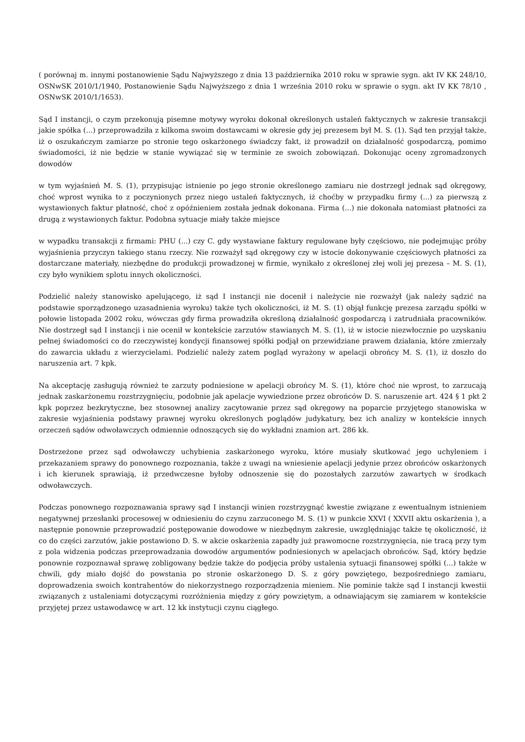( porównaj m. innymi postanowienie Sądu Najwyższego z dnia 13 października 2010 roku w sprawie sygn. akt IV KK 248/10, OSNwSK 2010/1/1940, Postanowienie Sądu Najwyższego z dnia 1 września 2010 roku w sprawie o sygn. akt IV KK 78/10 , OSNwSK 2010/1/1653).
Sąd I instancji, o czym przekonują pisemne motywy wyroku dokonał określonych ustaleń faktycznych w zakresie transakcji jakie spółka (...) przeprowadziła z kilkoma swoim dostawcami w okresie gdy jej prezesem był M. S. (1). Sąd ten przyjął także, iż o oszukańczym zamiarze po stronie tego oskarżonego świadczy fakt, iż prowadził on działalność gospodarczą, pomimo świadomości, iż nie będzie w stanie wywiązać się w terminie ze swoich zobowiązań. Dokonując oceny zgromadzonych dowodów
w tym wyjaśnień M. S. (1), przypisując istnienie po jego stronie określonego zamiaru nie dostrzegł jednak sąd okręgowy, choć wprost wynika to z poczynionych przez niego ustaleń faktycznych, iż choćby w przypadku firmy (...) za pierwszą z wystawionych faktur płatność, choć z opóźnieniem została jednak dokonana. Firma (...) nie dokonała natomiast płatności za drugą z wystawionych faktur. Podobna sytuacje miały także miejsce
w wypadku transakcji z firmami: PHU (...) czy C. gdy wystawiane faktury regulowane były częściowo, nie podejmując próby wyjaśnienia przyczyn takiego stanu rzeczy. Nie rozważył sąd okręgowy czy w istocie dokonywanie częściowych płatności za dostarczane materiały, niezbędne do produkcji prowadzonej w firmie, wynikało z określonej złej woli jej prezesa – M. S. (1), czy było wynikiem splotu innych okoliczności.
Podzielić należy stanowisko apelującego, iż sąd I instancji nie docenił i należycie nie rozważył (jak należy sądzić na podstawie sporządzonego uzasadnienia wyroku) także tych okoliczności, iż M. S. (1) objął funkcję prezesa zarządu spółki w połowie listopada 2002 roku, wówczas gdy firma prowadziła określoną działalność gospodarczą i zatrudniała pracowników. Nie dostrzegł sąd I instancji i nie ocenił w kontekście zarzutów stawianych M. S. (1), iż w istocie niezwłocznie po uzyskaniu pełnej świadomości co do rzeczywistej kondycji finansowej spółki podjął on przewidziane prawem działania, które zmierzały do zawarcia układu z wierzycielami. Podzielić należy zatem pogląd wyrażony w apelacji obrońcy M. S. (1), iż doszło do naruszenia art. 7 kpk.
Na akceptację zasługują również te zarzuty podniesione w apelacji obrońcy M. S. (1), które choć nie wprost, to zarzucają jednak zaskarżonemu rozstrzygnięciu, podobnie jak apelacje wywiedzione przez obrońców D. S. naruszenie art. 424 § 1 pkt 2 kpk poprzez bezkrytyczne, bez stosownej analizy zacytowanie przez sąd okręgowy na poparcie przyjętego stanowiska w zakresie wyjaśnienia podstawy prawnej wyroku określonych poglądów judykatury, bez ich analizy w kontekście innych orzeczeń sądów odwoławczych odmiennie odnoszących się do wykładni znamion art. 286 kk.
Dostrzeżone przez sąd odwoławczy uchybienia zaskarżonego wyroku, które musiały skutkować jego uchyleniem i przekazaniem sprawy do ponownego rozpoznania, także z uwagi na wniesienie apelacji jedynie przez obrońców oskarżonych i ich kierunek sprawiają, iż przedwczesne byłoby odnoszenie się do pozostałych zarzutów zawartych w środkach odwoławczych.
Podczas ponownego rozpoznawania sprawy sąd I instancji winien rozstrzygnąć kwestie związane z ewentualnym istnieniem negatywnej przesłanki procesowej w odniesieniu do czynu zarzuconego M. S. (1) w punkcie XXVI ( XXVII aktu oskarżenia ), a następnie ponownie przeprowadzić postępowanie dowodowe w niezbędnym zakresie, uwzględniając także tę okoliczność, iż co do części zarzutów, jakie postawiono D. S. w akcie oskarżenia zapadły już prawomocne rozstrzygnięcia, nie tracą przy tym z pola widzenia podczas przeprowadzania dowodów argumentów podniesionych w apelacjach obrońców. Sąd, który będzie ponownie rozpoznawał sprawę zobligowany będzie także do podjęcia próby ustalenia sytuacji finansowej spółki (...) także w chwili, gdy miało dojść do powstania po stronie oskarżonego D. S. z góry powziętego, bezpośredniego zamiaru, doprowadzenia swoich kontrahentów do niekorzystnego rozporządzenia mieniem. Nie pominie także sąd I instancji kwestii związanych z ustaleniami dotyczącymi rozróżnienia między z góry powziętym, a odnawiającym się zamiarem w kontekście przyjętej przez ustawodawcę w art. 12 kk instytucji czynu ciągłego.